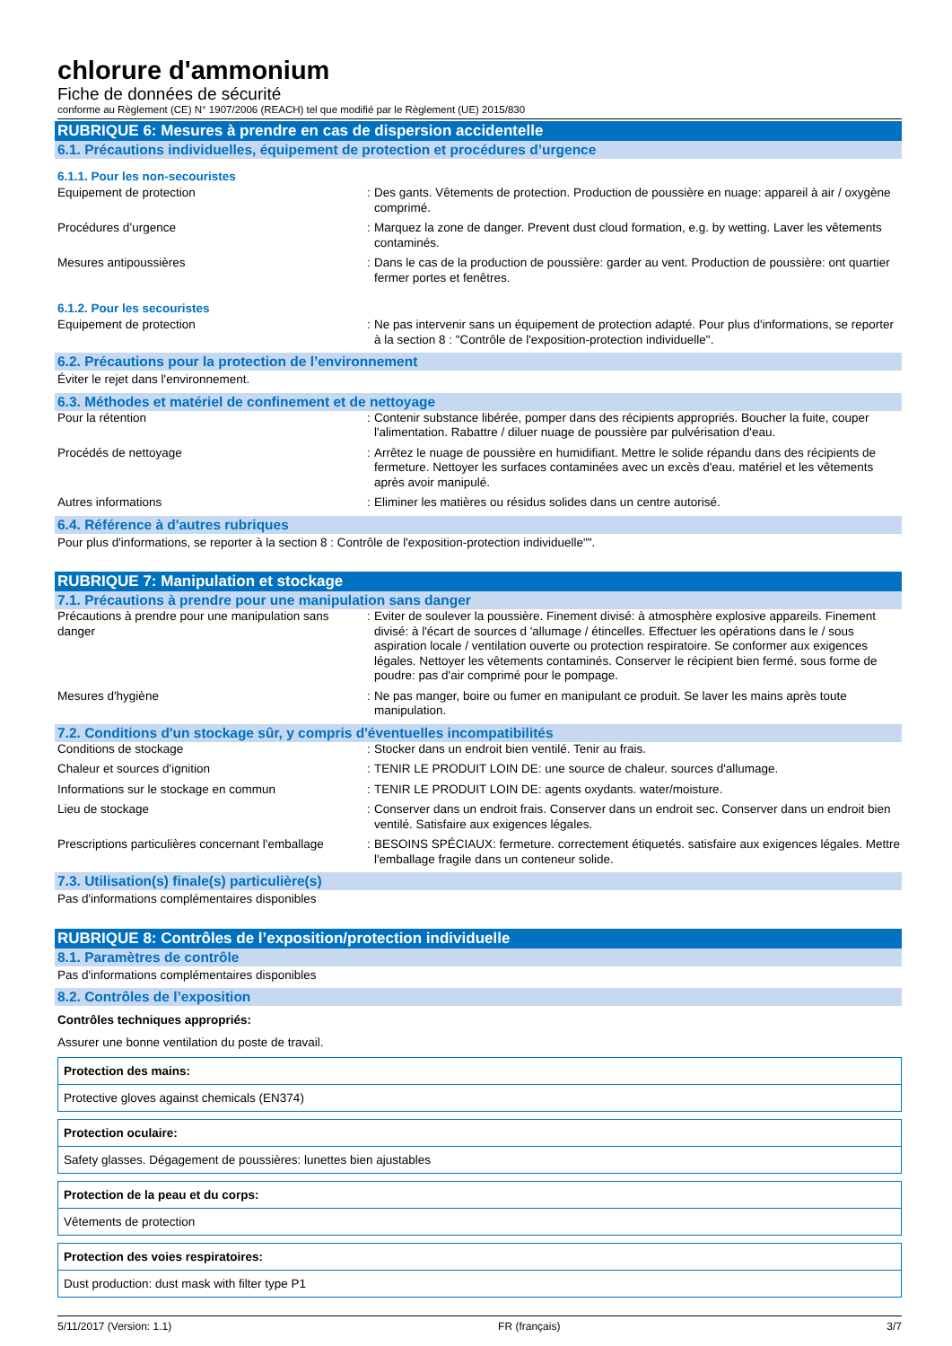chlorure d'ammonium
Fiche de données de sécurité
conforme au Règlement (CE) N° 1907/2006 (REACH) tel que modifié par le Règlement (UE) 2015/830
RUBRIQUE 6: Mesures à prendre en cas de dispersion accidentelle
6.1. Précautions individuelles, équipement de protection et procédures d’urgence
6.1.1. Pour les non-secouristes
| Equipement de protection | : | Des gants. Vêtements de protection. Production de poussière en nuage: appareil à air / oxygène comprimé. |
| Procédures d’urgence | : | Marquez la zone de danger. Prevent dust cloud formation, e.g. by wetting. Laver les vêtements contaminés. |
| Mesures antipoussières | : | Dans le cas de la production de poussière: garder au vent. Production de poussière: ont quartier fermer portes et fenêtres. |
6.1.2. Pour les secouristes
| Equipement de protection | : | Ne pas intervenir sans un équipement de protection adapté. Pour plus d'informations, se reporter à la section 8 : "Contrôle de l'exposition-protection individuelle". |
6.2. Précautions pour la protection de l’environnement
Éviter le rejet dans l'environnement.
6.3. Méthodes et matériel de confinement et de nettoyage
| Pour la rétention | : | Contenir substance libérée, pomper dans des récipients appropriés. Boucher la fuite, couper l'alimentation. Rabattre / diluer nuage de poussière par pulvérisation d'eau. |
| Procédés de nettoyage | : | Arrêtez le nuage de poussière en humidifiant. Mettre le solide répandu dans des récipients de fermeture. Nettoyer les surfaces contaminées avec un excès d'eau. matériel et les vêtements après avoir manipulé. |
| Autres informations | : | Eliminer les matières ou résidus solides dans un centre autorisé. |
6.4. Référence à d'autres rubriques
Pour plus d'informations, se reporter à la section 8 : Contrôle de l'exposition-protection individuelle"".
RUBRIQUE 7: Manipulation et stockage
7.1. Précautions à prendre pour une manipulation sans danger
| Précautions à prendre pour une manipulation sans danger | : | Eviter de soulever la poussière. Finement divisé: à atmosphère explosive appareils. Finement divisé: à l'écart de sources d 'allumage / étincelles. Effectuer les opérations dans le / sous aspiration locale / ventilation ouverte ou protection respiratoire. Se conformer aux exigences légales. Nettoyer les vêtements contaminés. Conserver le récipient bien fermé. sous forme de poudre: pas d'air comprimé pour le pompage. |
| Mesures d'hygiène | : | Ne pas manger, boire ou fumer en manipulant ce produit. Se laver les mains après toute manipulation. |
7.2. Conditions d'un stockage sûr, y compris d'éventuelles incompatibilités
| Conditions de stockage | : | Stocker dans un endroit bien ventilé. Tenir au frais. |
| Chaleur et sources d'ignition | : | TENIR LE PRODUIT LOIN DE: une source de chaleur. sources d'allumage. |
| Informations sur le stockage en commun | : | TENIR LE PRODUIT LOIN DE: agents oxydants. water/moisture. |
| Lieu de stockage | : | Conserver dans un endroit frais. Conserver dans un endroit sec. Conserver dans un endroit bien ventilé. Satisfaire aux exigences légales. |
| Prescriptions particulières concernant l'emballage | : | BESOINS SPÉCIAUX: fermeture. correctement étiquetés. satisfaire aux exigences légales. Mettre l'emballage fragile dans un conteneur solide. |
7.3. Utilisation(s) finale(s) particulière(s)
Pas d'informations complémentaires disponibles
RUBRIQUE 8: Contrôles de l’exposition/protection individuelle
8.1. Paramètres de contrôle
Pas d'informations complémentaires disponibles
8.2. Contrôles de l’exposition
Contrôles techniques appropriés:
Assurer une bonne ventilation du poste de travail.
| Protection des mains: |
| Protective gloves against chemicals (EN374) |
| Protection oculaire: |
| Safety glasses. Dégagement de poussières: lunettes bien ajustables |
| Protection de la peau et du corps: |
| Vêtements de protection |
| Protection des voies respiratoires: |
| Dust production: dust mask with filter type P1 |
5/11/2017 (Version: 1.1) FR (français) 3/7